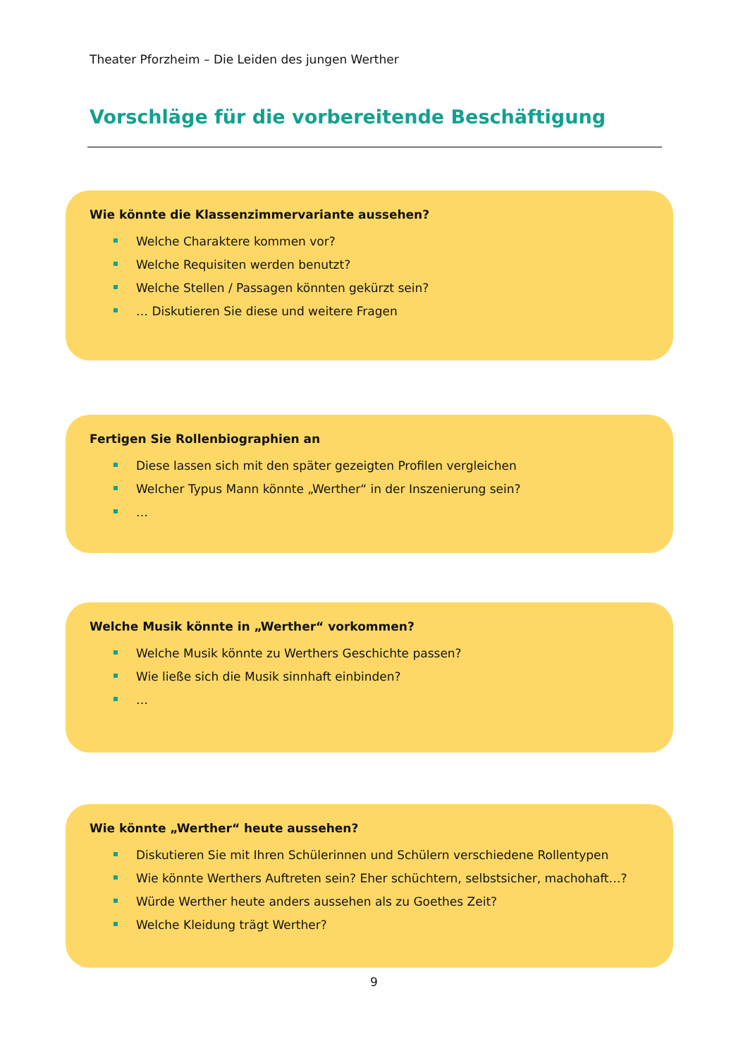Theater Pforzheim – Die Leiden des jungen Werther
Vorschläge für die vorbereitende Beschäftigung
Wie könnte die Klassenzimmervariante aussehen?
Welche Charaktere kommen vor?
Welche Requisiten werden benutzt?
Welche Stellen / Passagen könnten gekürzt sein?
… Diskutieren Sie diese und weitere Fragen
Fertigen Sie Rollenbiographien an
Diese lassen sich mit den später gezeigten Profilen vergleichen
Welcher Typus Mann könnte „Werther“ in der Inszenierung sein?
…
Welche Musik könnte in „Werther“ vorkommen?
Welche Musik könnte zu Werthers Geschichte passen?
Wie ließe sich die Musik sinnhaft einbinden?
…
Wie könnte „Werther“ heute aussehen?
Diskutieren Sie mit Ihren Schülerinnen und Schülern verschiedene Rollentypen
Wie könnte Werthers Auftreten sein? Eher schüchtern, selbstsicher, machohaft…?
Würde Werther heute anders aussehen als zu Goethes Zeit?
Welche Kleidung trägt Werther?
9